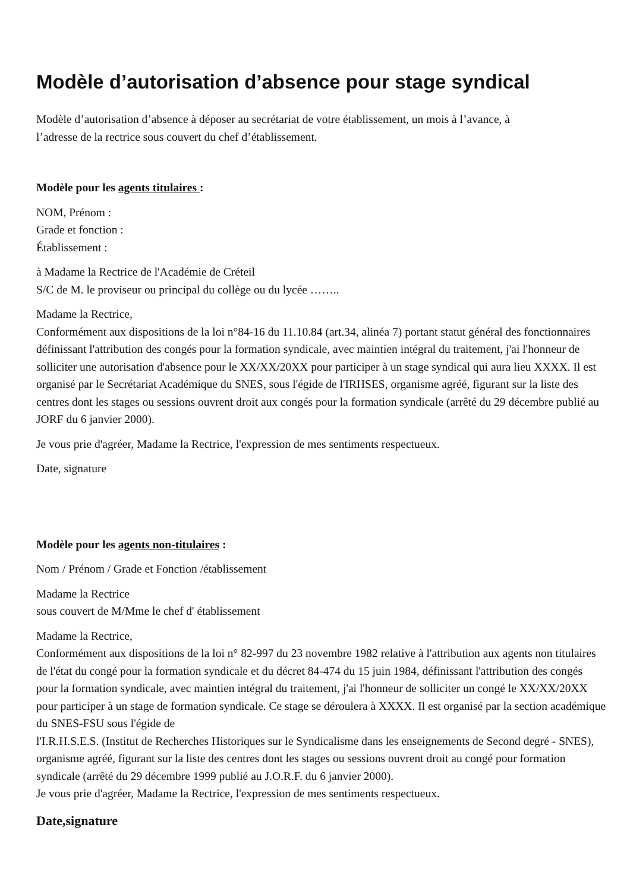Modèle d’autorisation d’absence pour stage syndical
Modèle d’autorisation d’absence à déposer au secrétariat de votre établissement, un mois à l’avance, à
l’adresse de la rectrice sous couvert du chef d’établissement.
Modèle pour les agents titulaires :
NOM, Prénom :
Grade et fonction :
Établissement :
à Madame la Rectrice de l'Académie de Créteil
S/C de M. le proviseur ou principal du collège ou du lycée ……..
Madame la Rectrice,
Conformément aux dispositions de la loi n°84-16 du 11.10.84 (art.34, alinéa 7) portant statut général des fonctionnaires définissant l'attribution des congés pour la formation syndicale, avec maintien intégral du traitement, j'ai l'honneur de solliciter une autorisation d'absence pour le XX/XX/20XX pour participer à un stage syndical qui aura lieu XXXX. Il est organisé par le Secrétariat Académique du SNES, sous l'égide de l'IRHSES, organisme agréé, figurant sur la liste des centres dont les stages ou sessions ouvrent droit aux congés pour la formation syndicale (arrêté du 29 décembre publié au JORF du 6 janvier 2000).
Je vous prie d'agréer, Madame la Rectrice, l'expression de mes sentiments respectueux.
Date, signature
Modèle pour les agents non-titulaires :
Nom / Prénom / Grade et Fonction /établissement
Madame la Rectrice
sous couvert de M/Mme le chef d' établissement
Madame la Rectrice,
Conformément aux dispositions de la loi n° 82-997 du 23 novembre 1982 relative à l'attribution aux agents non titulaires de l'état du congé pour la formation syndicale et du décret 84-474 du 15 juin 1984, définissant l'attribution des congés pour la formation syndicale, avec maintien intégral du traitement, j'ai l'honneur de solliciter un congé le XX/XX/20XX pour participer à un stage de formation syndicale. Ce stage se déroulera à XXXX. Il est organisé par la section académique du SNES-FSU sous l'égide de
l'I.R.H.S.E.S. (Institut de Recherches Historiques sur le Syndicalisme dans les enseignements de Second degré - SNES), organisme agréé, figurant sur la liste des centres dont les stages ou sessions ouvrent droit au congé pour formation syndicale (arrêté du 29 décembre 1999 publié au J.O.R.F. du 6 janvier 2000).
Je vous prie d'agréer, Madame la Rectrice, l'expression de mes sentiments respectueux.
Date,signature